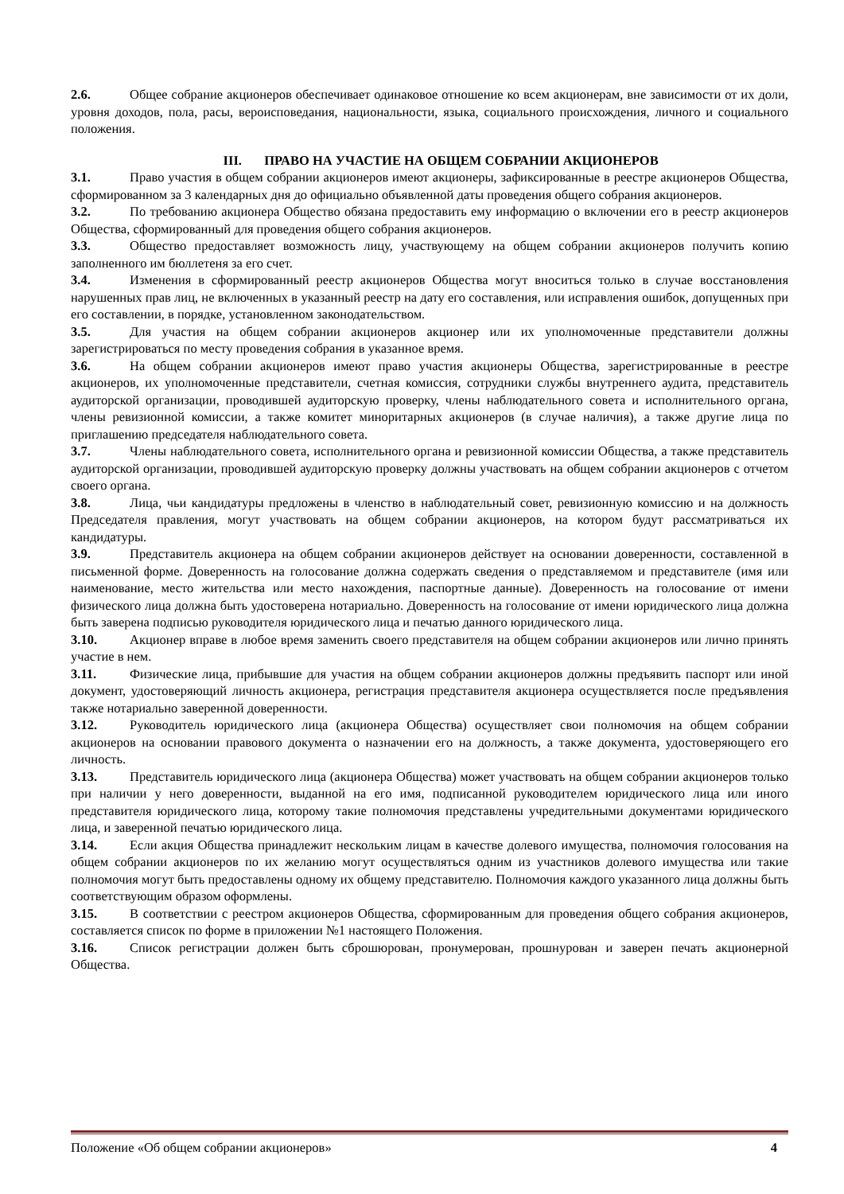2.6. Общее собрание акционеров обеспечивает одинаковое отношение ко всем акционерам, вне зависимости от их доли, уровня доходов, пола, расы, вероисповедания, национальности, языка, социального происхождения, личного и социального положения.
III. ПРАВО НА УЧАСТИЕ НА ОБЩЕМ СОБРАНИИ АКЦИОНЕРОВ
3.1. Право участия в общем собрании акционеров имеют акционеры, зафиксированные в реестре акционеров Общества, сформированном за 3 календарных дня до официально объявленной даты проведения общего собрания акционеров.
3.2. По требованию акционера Общество обязана предоставить ему информацию о включении его в реестр акционеров Общества, сформированный для проведения общего собрания акционеров.
3.3. Общество предоставляет возможность лицу, участвующему на общем собрании акционеров получить копию заполненного им бюллетеня за его счет.
3.4. Изменения в сформированный реестр акционеров Общества могут вноситься только в случае восстановления нарушенных прав лиц, не включенных в указанный реестр на дату его составления, или исправления ошибок, допущенных при его составлении, в порядке, установленном законодательством.
3.5. Для участия на общем собрании акционеров акционер или их уполномоченные представители должны зарегистрироваться по месту проведения собрания в указанное время.
3.6. На общем собрании акционеров имеют право участия акционеры Общества, зарегистрированные в реестре акционеров, их уполномоченные представители, счетная комиссия, сотрудники службы внутреннего аудита, представитель аудиторской организации, проводившей аудиторскую проверку, члены наблюдательного совета и исполнительного органа, члены ревизионной комиссии, а также комитет миноритарных акционеров (в случае наличия), а также другие лица по приглашению председателя наблюдательного совета.
3.7. Члены наблюдательного совета, исполнительного органа и ревизионной комиссии Общества, а также представитель аудиторской организации, проводившей аудиторскую проверку должны участвовать на общем собрании акционеров с отчетом своего органа.
3.8. Лица, чьи кандидатуры предложены в членство в наблюдательный совет, ревизионную комиссию и на должность Председателя правления, могут участвовать на общем собрании акционеров, на котором будут рассматриваться их кандидатуры.
3.9. Представитель акционера на общем собрании акционеров действует на основании доверенности, составленной в письменной форме. Доверенность на голосование должна содержать сведения о представляемом и представителе (имя или наименование, место жительства или место нахождения, паспортные данные). Доверенность на голосование от имени физического лица должна быть удостоверена нотариально. Доверенность на голосование от имени юридического лица должна быть заверена подписью руководителя юридического лица и печатью данного юридического лица.
3.10. Акционер вправе в любое время заменить своего представителя на общем собрании акционеров или лично принять участие в нем.
3.11. Физические лица, прибывшие для участия на общем собрании акционеров должны предъявить паспорт или иной документ, удостоверяющий личность акционера, регистрация представителя акционера осуществляется после предъявления также нотариально заверенной доверенности.
3.12. Руководитель юридического лица (акционера Общества) осуществляет свои полномочия на общем собрании акционеров на основании правового документа о назначении его на должность, а также документа, удостоверяющего его личность.
3.13. Представитель юридического лица (акционера Общества) может участвовать на общем собрании акционеров только при наличии у него доверенности, выданной на его имя, подписанной руководителем юридического лица или иного представителя юридического лица, которому такие полномочия представлены учредительными документами юридического лица, и заверенной печатью юридического лица.
3.14. Если акция Общества принадлежит нескольким лицам в качестве долевого имущества, полномочия голосования на общем собрании акционеров по их желанию могут осуществляться одним из участников долевого имущества или такие полномочия могут быть предоставлены одному их общему представителю. Полномочия каждого указанного лица должны быть соответствующим образом оформлены.
3.15. В соответствии с реестром акционеров Общества, сформированным для проведения общего собрания акционеров, составляется список по форме в приложении №1 настоящего Положения.
3.16. Список регистрации должен быть сброшюрован, пронумерован, прошнурован и заверен печать акционерной Общества.
Положение «Об общем собрании акционеров» 4